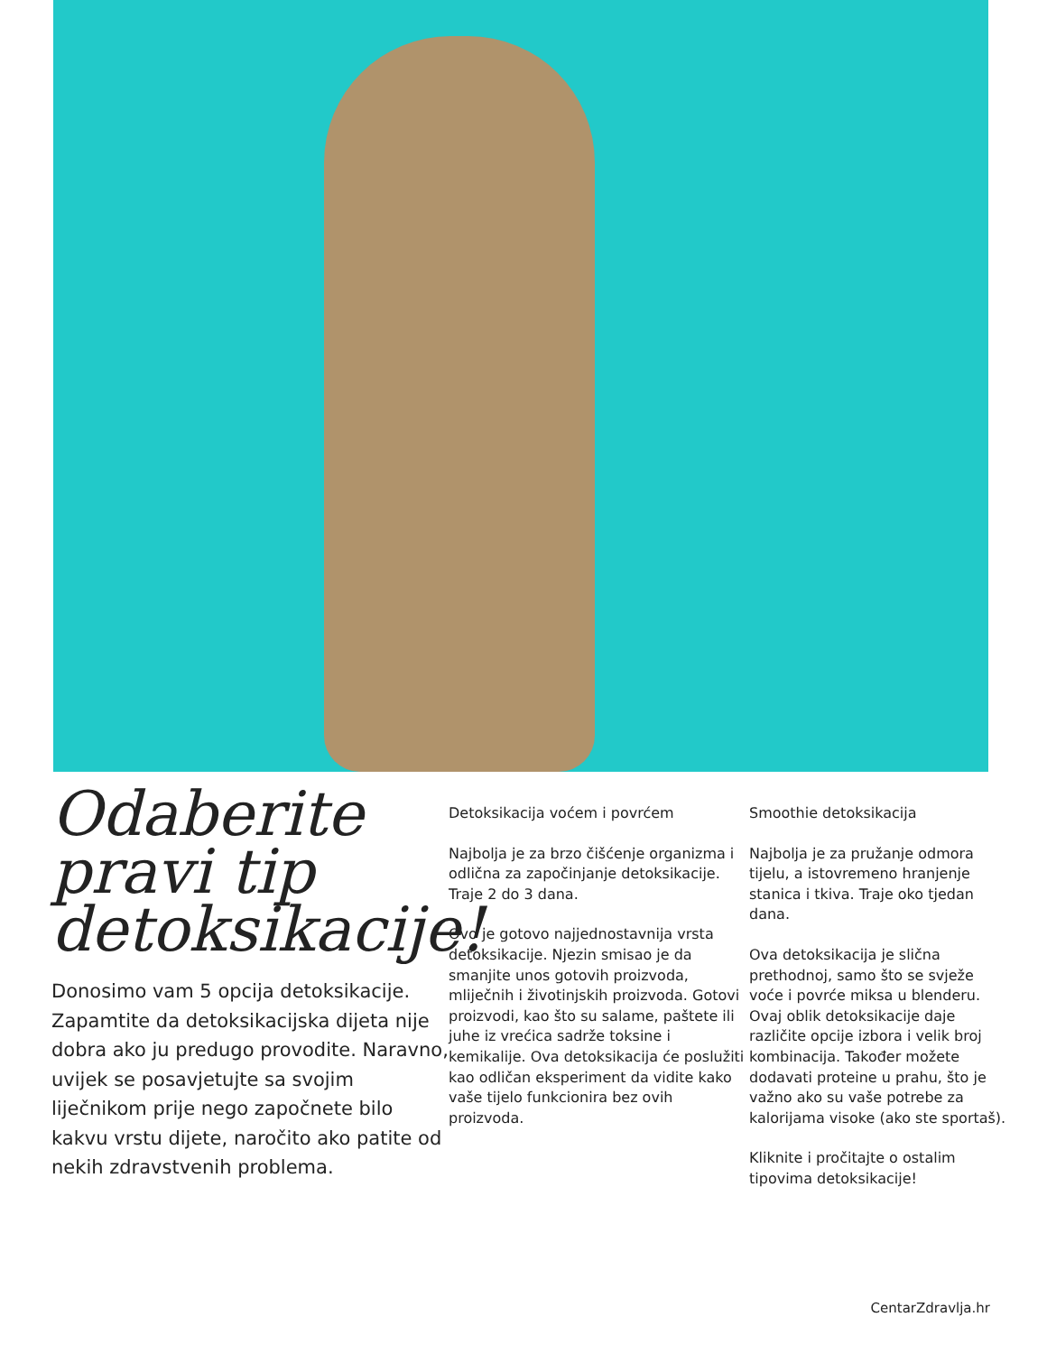Odaberite pravi tip detoksikacije!
Donosimo vam 5 opcija detoksikacije. Zapamtite da detoksikacijska dijeta nije dobra ako ju predugo provodite. Naravno, uvijek se posavjetujte sa svojim liječnikom prije nego započnete bilo kakvu vrstu dijete, naročito ako patite od nekih zdravstvenih problema.
Detoksikacija voćem i povrćem
Najbolja je za brzo čišćenje organizma i odlična za započinjanje detoksikacije. Traje 2 do 3 dana.
Ovo je gotovo najjednostavnija vrsta detoksikacije. Njezin smisao je da smanjite unos gotovih proizvoda, mliječnih i životinjskih proizvoda. Gotovi proizvodi, kao što su salame, paštete ili juhe iz vrećica sadrže toksine i kemikalije. Ova detoksikacija će poslužiti kao odličan eksperiment da vidite kako vaše tijelo funkcionira bez ovih proizvoda.
Smoothie detoksikacija
Najbolja je za pružanje odmora tijelu, a istovremeno hranjenje stanica i tkiva. Traje oko tjedan dana.
Ova detoksikacija je slična prethodnoj, samo što se svježe voće i povrće miksa u blenderu. Ovaj oblik detoksikacije daje različite opcije izbora i velik broj kombinacija. Također možete dodavati proteine u prahu, što je važno ako su vaše potrebe za kalorijama visoke (ako ste sportaš).
Kliknite i pročitajte o ostalim tipovima detoksikacije!
CentarZdravlja.hr